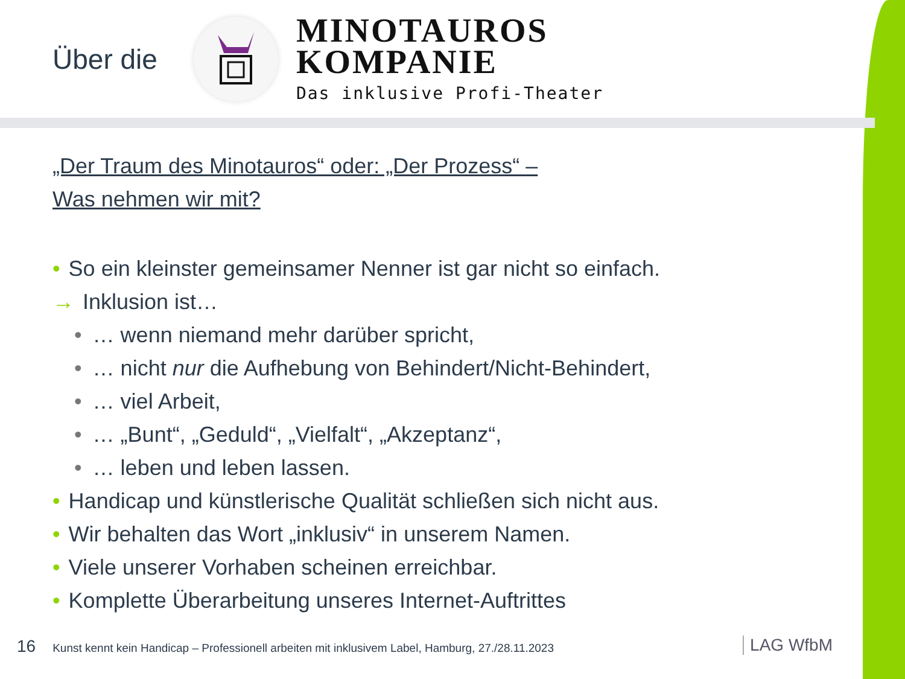Über die
MINOTAUROS
KOMPANIE
Das inklusive Profi-Theater
„Der Traum des Minotauros“ oder: „Der Prozess“ –
Was nehmen wir mit?
• So ein kleinster gemeinsamer Nenner ist gar nicht so einfach.
→ Inklusion ist…
• … wenn niemand mehr darüber spricht,
• … nicht nur die Aufhebung von Behindert/Nicht-Behindert,
• … viel Arbeit,
• … „Bunt“, „Geduld“, „Vielfalt“, „Akzeptanz“,
• … leben und leben lassen.
• Handicap und künstlerische Qualität schließen sich nicht aus.
• Wir behalten das Wort „inklusiv“ in unserem Namen.
• Viele unserer Vorhaben scheinen erreichbar.
• Komplette Überarbeitung unseres Internet-Auftrittes
16 Kunst kennt kein Handicap – Professionell arbeiten mit inklusivem Label, Hamburg, 27./28.11.2023
LAG WfbM